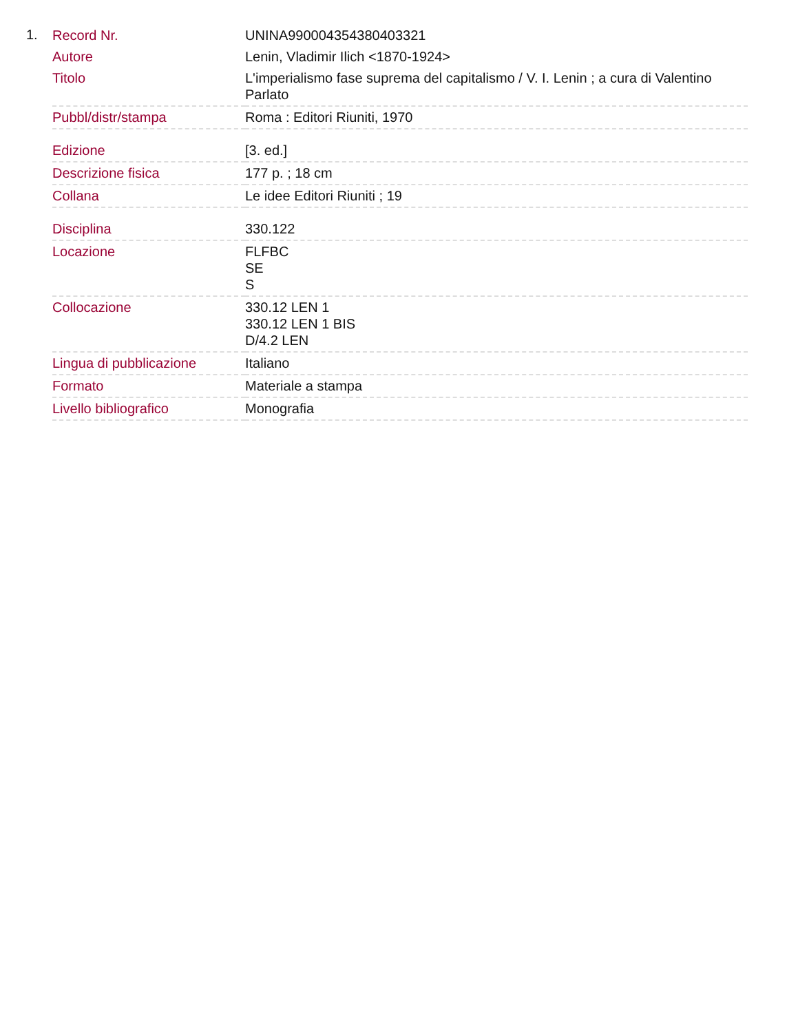1.
| Record Nr. | UNINA990004354380403321 |
| Autore | Lenin, Vladimir Ilich <1870-1924> |
| Titolo | L'imperialismo fase suprema del capitalismo / V. I. Lenin ; a cura di Valentino Parlato |
| Pubbl/distr/stampa | Roma : Editori Riuniti, 1970 |
| Edizione | [3. ed.] |
| Descrizione fisica | 177 p. ; 18 cm |
| Collana | Le idee Editori Riuniti ; 19 |
| Disciplina | 330.122 |
| Locazione | FLFBC SE S |
| Collocazione | 330.12 LEN 1 330.12 LEN 1 BIS D/4.2 LEN |
| Lingua di pubblicazione | Italiano |
| Formato | Materiale a stampa |
| Livello bibliografico | Monografia |